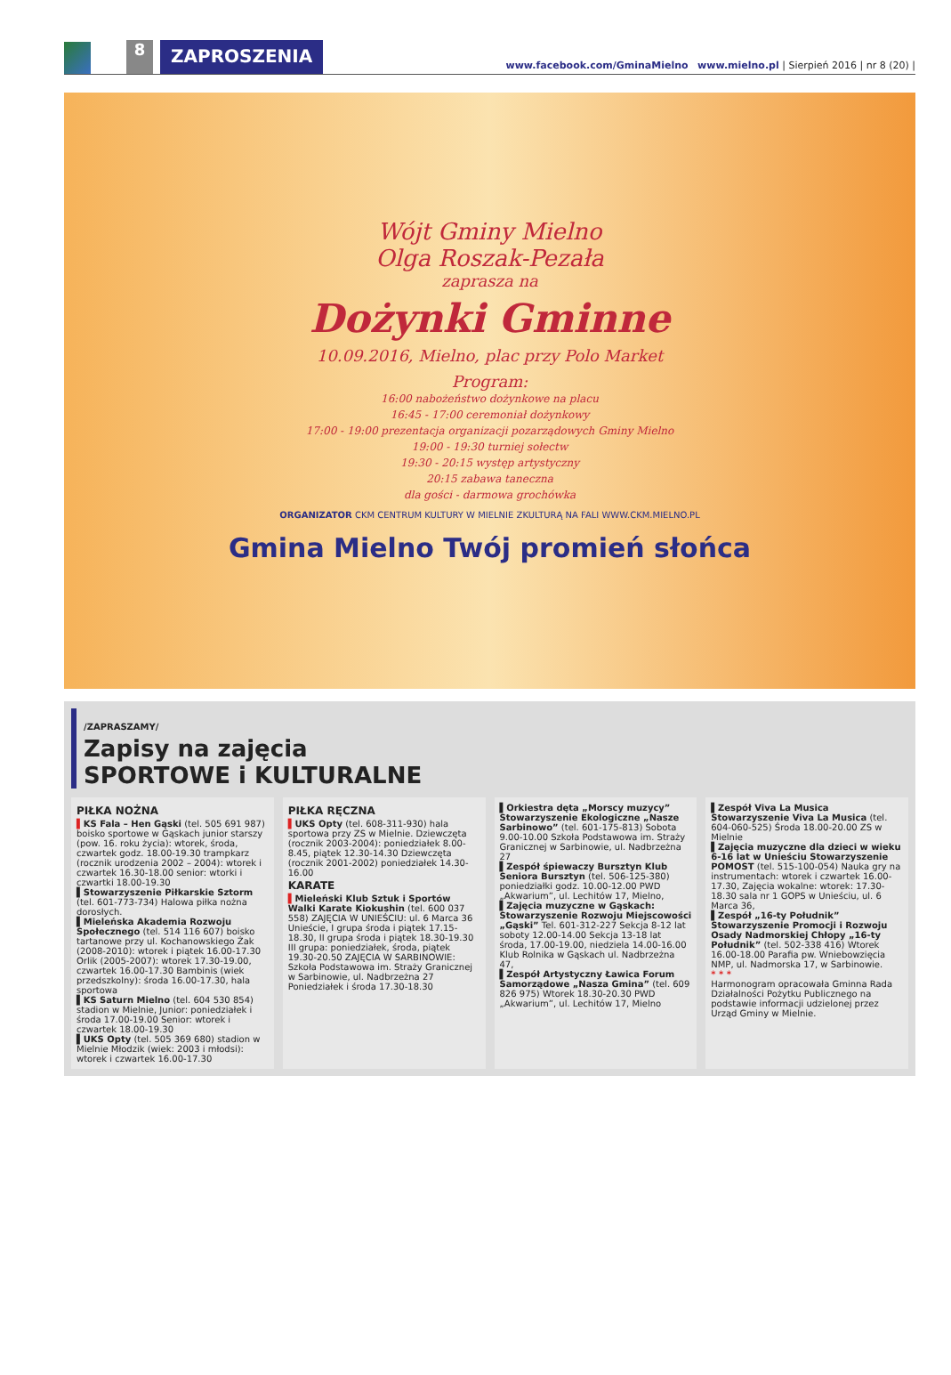8
ZAPROSZENIA
www.facebook.com/GminaMielno www.mielno.pl | Sierpień 2016 | nr 8 (20) |
Wójt Gminy Mielno
Olga Roszak-Pezała
zaprasza na
Dożynki Gminne
10.09.2016, Mielno, plac przy Polo Market
Program:
16:00 nabożeństwo dożynkowe na placu
16:45 - 17:00 ceremoniał dożynkowy
17:00 - 19:00 prezentacja organizacji pozarządowych Gminy Mielno
19:00 - 19:30 turniej sołectw
19:30 - 20:15 występ artystyczny
20:15 zabawa taneczna
dla gości - darmowa grochówka
ORGANIZATOR CKM CENTRUM KULTURY W MIELNIE ZKULTURĄ NA FALI WWW.CKM.MIELNO.PL
Gmina Mielno Twój promień słońca
/ZAPRASZAMY/
Zapisy na zajęcia
SPORTOWE i KULTURALNE
PIŁKA NOŻNA
▌KS Fala – Hen Gąski (tel. 505 691 987) boisko sportowe w Gąskach junior starszy (pow. 16. roku życia): wtorek, środa, czwartek godz. 18.00-19.30 trampkarz (rocznik urodzenia 2002 – 2004): wtorek i czwartek 16.30-18.00 senior: wtorki i czwartki 18.00-19.30
▌Stowarzyszenie Piłkarskie Sztorm (tel. 601-773-734) Halowa piłka nożna dorosłych.
▌Mieleńska Akademia Rozwoju Społecznego (tel. 514 116 607) boisko tartanowe przy ul. Kochanowskiego Żak (2008-2010): wtorek i piątek 16.00-17.30 Orlik (2005-2007): wtorek 17.30-19.00, czwartek 16.00-17.30 Bambinis (wiek przedszkolny): środa 16.00-17.30, hala sportowa
▌KS Saturn Mielno (tel. 604 530 854) stadion w Mielnie, Junior: poniedziałek i środa 17.00-19.00 Senior: wtorek i czwartek 18.00-19.30
▌UKS Opty (tel. 505 369 680) stadion w Mielnie Młodzik (wiek: 2003 i młodsi): wtorek i czwartek 16.00-17.30
PIŁKA RĘCZNA
▌UKS Opty (tel. 608-311-930) hala sportowa przy ZS w Mielnie. Dziewczęta (rocznik 2003-2004): poniedziałek 8.00-8.45, piątek 12.30-14.30 Dziewczęta (rocznik 2001-2002) poniedziałek 14.30-16.00
KARATE
▌Mieleński Klub Sztuk i Sportów Walki Karate Kiokushin (tel. 600 037 558) ZAJĘCIA W UNIEŚCIU: ul. 6 Marca 36 Unieście, I grupa środa i piątek 17.15-18.30, II grupa środa i piątek 18.30-19.30 III grupa: poniedziałek, środa, piątek 19.30-20.50 ZAJĘCIA W SARBINOWIE: Szkoła Podstawowa im. Straży Granicznej w Sarbinowie, ul. Nadbrzeżna 27 Poniedziałek i środa 17.30-18.30
▌Orkiestra dęta „Morscy muzycy” Stowarzyszenie Ekologiczne „Nasze Sarbinowo” (tel. 601-175-813) Sobota 9.00-10.00 Szkoła Podstawowa im. Straży Granicznej w Sarbinowie, ul. Nadbrzeżna 27
▌Zespół śpiewaczy Bursztyn Klub Seniora Bursztyn (tel. 506-125-380) poniedziałki godz. 10.00-12.00 PWD „Akwarium”, ul. Lechitów 17, Mielno,
▌Zajęcia muzyczne w Gąskach: Stowarzyszenie Rozwoju Miejscowości „Gąski” Tel. 601-312-227 Sekcja 8-12 lat soboty 12.00-14.00 Sekcja 13-18 lat środa, 17.00-19.00, niedziela 14.00-16.00 Klub Rolnika w Gąskach ul. Nadbrzeżna 47,
▌Zespół Artystyczny Ławica Forum Samorządowe „Nasza Gmina” (tel. 609 826 975) Wtorek 18.30-20.30 PWD „Akwarium”, ul. Lechitów 17, Mielno
▌Zespół Viva La Musica Stowarzyszenie Viva La Musica (tel. 604-060-525) Środa 18.00-20.00 ZS w Mielnie
▌Zajęcia muzyczne dla dzieci w wieku 6-16 lat w Unieściu Stowarzyszenie POMOST (tel. 515-100-054) Nauka gry na instrumentach: wtorek i czwartek 16.00-17.30, Zajęcia wokalne: wtorek: 17.30-18.30 sala nr 1 GOPS w Unieściu, ul. 6 Marca 36,
▌Zespół „16-ty Południk” Stowarzyszenie Promocji i Rozwoju Osady Nadmorskiej Chłopy „16-ty Południk” (tel. 502-338 416) Wtorek 16.00-18.00 Parafia pw. Wniebowzięcia NMP, ul. Nadmorska 17, w Sarbinowie.
* * *
Harmonogram opracowała Gminna Rada Działalności Pożytku Publicznego na podstawie informacji udzielonej przez Urząd Gminy w Mielnie.